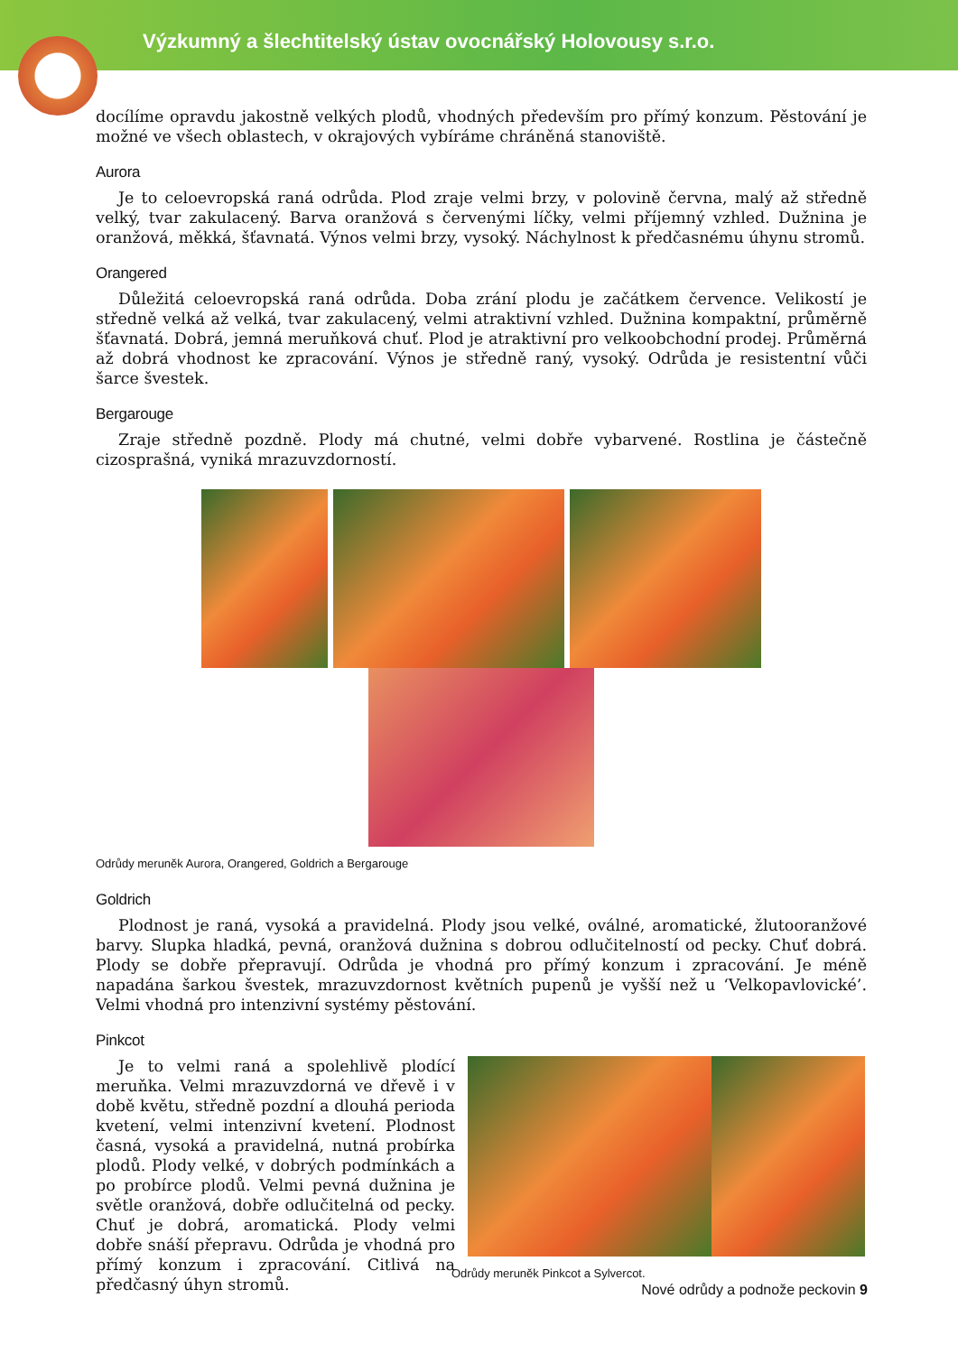Výzkumný a šlechtitelský ústav ovocnářský Holovousy s.r.o.
docílíme opravdu jakostně velkých plodů, vhodných především pro přímý konzum. Pěstování je možné ve všech oblastech, v okrajových vybíráme chráněná stanoviště.
Aurora
Je to celoevropská raná odrůda. Plod zraje velmi brzy, v polovině června, malý až středně velký, tvar zakulacený. Barva oranžová s červenými líčky, velmi příjemný vzhled. Dužnina je oranžová, měkká, šťavnatá. Výnos velmi brzy, vysoký. Náchylnost k předčasnému úhynu stromů.
Orangered
Důležitá celoevropská raná odrůda. Doba zrání plodu je začátkem července. Velikostí je středně velká až velká, tvar zakulacený, velmi atraktivní vzhled. Dužnina kompaktní, průměrně šťavnatá. Dobrá, jemná meruňková chuť. Plod je atraktivní pro velkoobchodní prodej. Průměrná až dobrá vhodnost ke zpracování. Výnos je středně raný, vysoký. Odrůda je resistentní vůči šarce švestek.
Bergarouge
Zraje středně pozdně. Plody má chutné, velmi dobře vybarvené. Rostlina je částečně cizosprašná, vyniká mrazuvzdorností.
Odrůdy meruněk Aurora, Orangered, Goldrich a Bergarouge
Goldrich
Plodnost je raná, vysoká a pravidelná. Plody jsou velké, oválné, aromatické, žlutooranžové barvy. Slupka hladká, pevná, oranžová dužnina s dobrou odlučitelností od pecky. Chuť dobrá. Plody se dobře přepravují. Odrůda je vhodná pro přímý konzum i zpracování. Je méně napadána šarkou švestek, mrazuvzdornost květních pupenů je vyšší než u ‘Velkopavlovické’. Velmi vhodná pro intenzivní systémy pěstování.
Pinkcot
Je to velmi raná a spolehlivě plodící meruňka. Velmi mrazuvzdorná ve dřevě i v době květu, středně pozdní a dlouhá perioda kvetení, velmi intenzivní kvetení. Plodnost časná, vysoká a pravidelná, nutná probírka plodů. Plody velké, v dobrých podmínkách a po probírce plodů. Velmi pevná dužnina je světle oranžová, dobře odlučitelná od pecky. Chuť je dobrá, aromatická. Plody velmi dobře snáší přepravu. Odrůda je vhodná pro přímý konzum i zpracování. Citlivá na předčasný úhyn stromů.
Odrůdy meruněk Pinkcot a Sylvercot.
Nové odrůdy a podnože peckovin 9